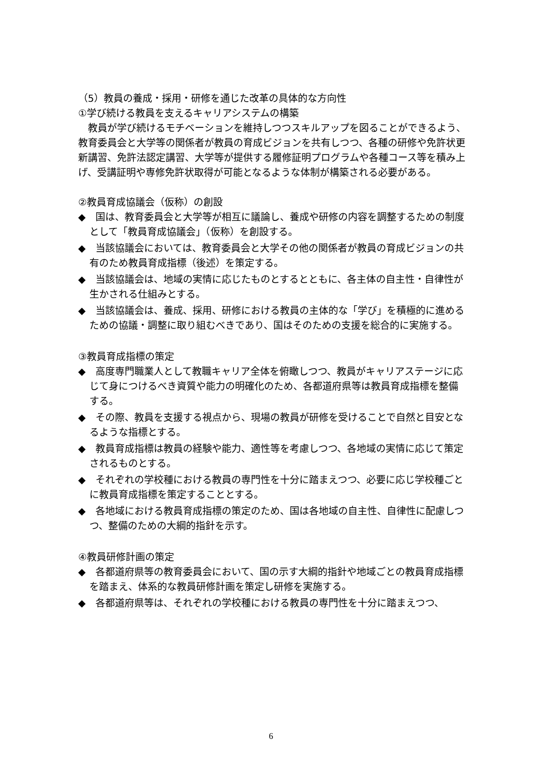（5）教員の養成・採用・研修を通じた改革の具体的な方向性
①学び続ける教員を支えるキャリアシステムの構築
教員が学び続けるモチベーションを維持しつつスキルアップを図ることができるよう、教育委員会と大学等の関係者が教員の育成ビジョンを共有しつつ、各種の研修や免許状更新講習、免許法認定講習、大学等が提供する履修証明プログラムや各種コース等を積み上げ、受講証明や専修免許状取得が可能となるような体制が構築される必要がある。
②教員育成協議会（仮称）の創設
◆　国は、教育委員会と大学等が相互に議論し、養成や研修の内容を調整するための制度として「教員育成協議会」（仮称）を創設する。
◆　当該協議会においては、教育委員会と大学その他の関係者が教員の育成ビジョンの共有のため教員育成指標（後述）を策定する。
◆　当該協議会は、地域の実情に応じたものとするとともに、各主体の自主性・自律性が生かされる仕組みとする。
◆　当該協議会は、養成、採用、研修における教員の主体的な「学び」を積極的に進めるための協議・調整に取り組むべきであり、国はそのための支援を総合的に実施する。
③教員育成指標の策定
◆　高度専門職業人として教職キャリア全体を俯瞰しつつ、教員がキャリアステージに応じて身につけるべき資質や能力の明確化のため、各都道府県等は教員育成指標を整備する。
◆　その際、教員を支援する視点から、現場の教員が研修を受けることで自然と目安となるような指標とする。
◆　教員育成指標は教員の経験や能力、適性等を考慮しつつ、各地域の実情に応じて策定されるものとする。
◆　それぞれの学校種における教員の専門性を十分に踏まえつつ、必要に応じ学校種ごとに教員育成指標を策定することとする。
◆　各地域における教員育成指標の策定のため、国は各地域の自主性、自律性に配慮しつつ、整備のための大綱的指針を示す。
④教員研修計画の策定
◆　各都道府県等の教育委員会において、国の示す大綱的指針や地域ごとの教員育成指標を踏まえ、体系的な教員研修計画を策定し研修を実施する。
◆　各都道府県等は、それぞれの学校種における教員の専門性を十分に踏まえつつ、
6